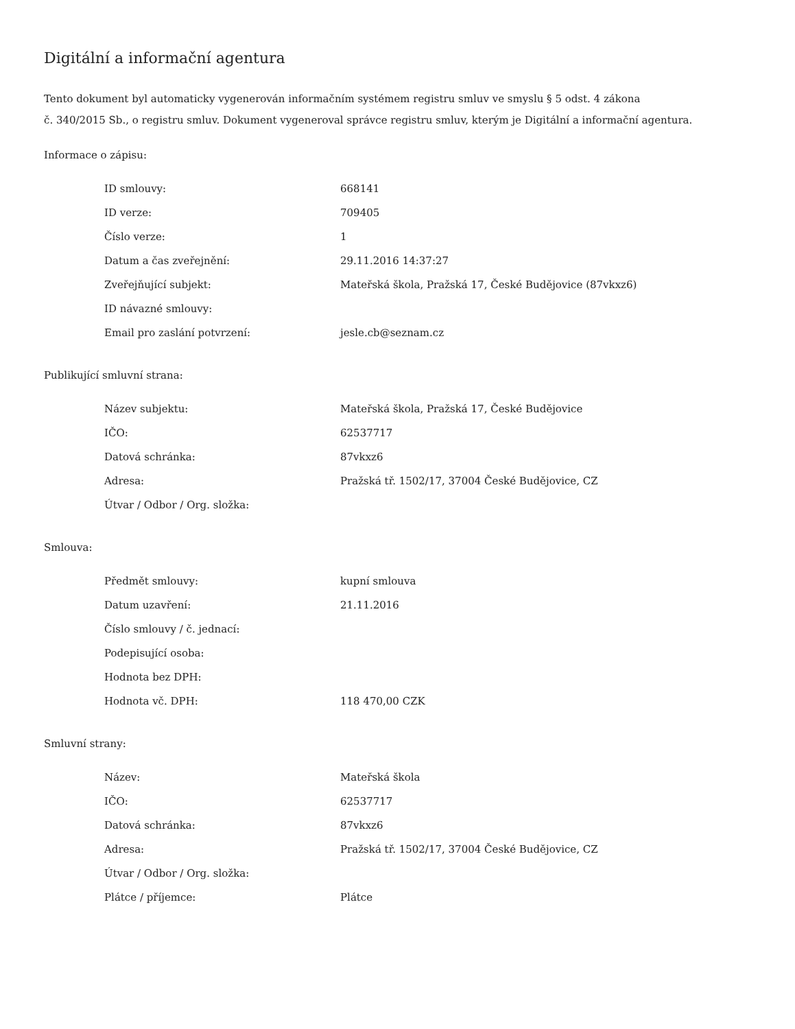Digitální a informační agentura
Tento dokument byl automaticky vygenerován informačním systémem registru smluv ve smyslu § 5 odst. 4 zákona
č. 340/2015 Sb., o registru smluv. Dokument vygeneroval správce registru smluv, kterým je Digitální a informační agentura.
Informace o zápisu:
| ID smlouvy: | 668141 |
| ID verze: | 709405 |
| Číslo verze: | 1 |
| Datum a čas zveřejnění: | 29.11.2016 14:37:27 |
| Zveřejňující subjekt: | Mateřská škola, Pražská 17, České Budějovice (87vkxz6) |
| ID návazné smlouvy: | |
| Email pro zaslání potvrzení: | jesle.cb@seznam.cz |
Publikující smluvní strana:
| Název subjektu: | Mateřská škola, Pražská 17, České Budějovice |
| IČO: | 62537717 |
| Datová schránka: | 87vkxz6 |
| Adresa: | Pražská tř. 1502/17, 37004 České Budějovice, CZ |
| Útvar / Odbor / Org. složka: | |
Smlouva:
| Předmět smlouvy: | kupní smlouva |
| Datum uzavření: | 21.11.2016 |
| Číslo smlouvy / č. jednací: | |
| Podepisující osoba: | |
| Hodnota bez DPH: | |
| Hodnota vč. DPH: | 118 470,00 CZK |
Smluvní strany:
| Název: | Mateřská škola |
| IČO: | 62537717 |
| Datová schránka: | 87vkxz6 |
| Adresa: | Pražská tř. 1502/17, 37004 České Budějovice, CZ |
| Útvar / Odbor / Org. složka: | |
| Plátce / příjemce: | Plátce |